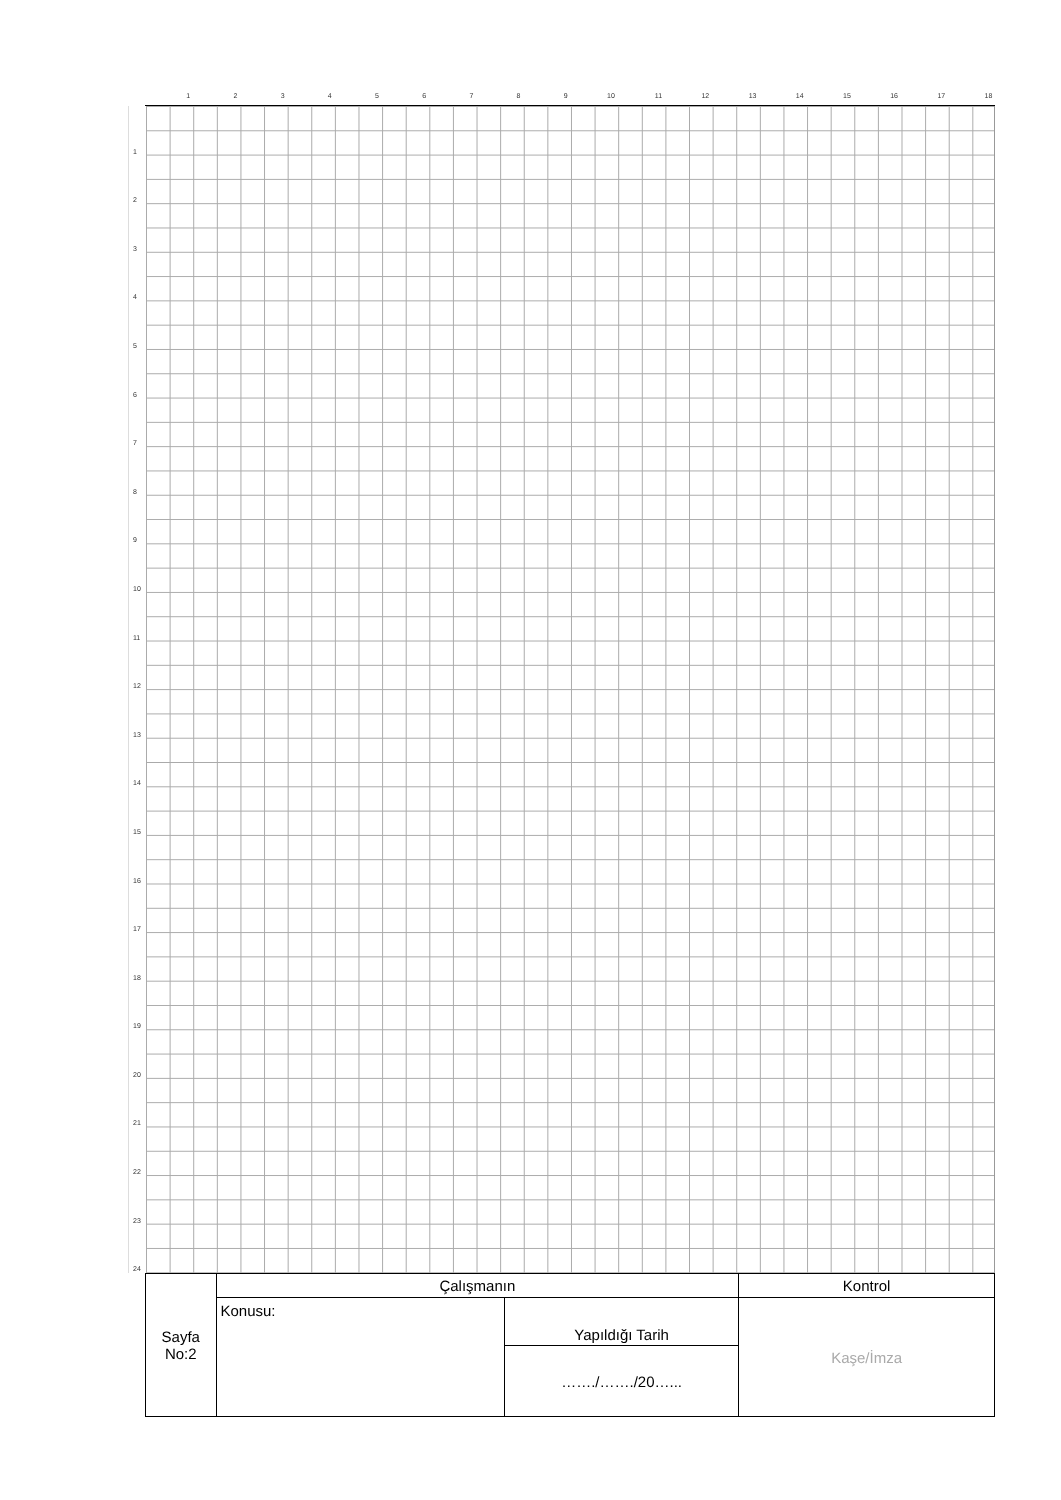123456789 10 11 12 13 14 15 16 17 18
1
2
3
4
5
6
7
8
9
10
11
12
13
14
15
16
17
18
19
20
21
22
23
24
| Sayfa No:2 | Çalışmanın | | Kontrol |
| | Konusu: | Yapıldığı Tarih | Kaşe/İmza |
| | | ……./……./20…... | |